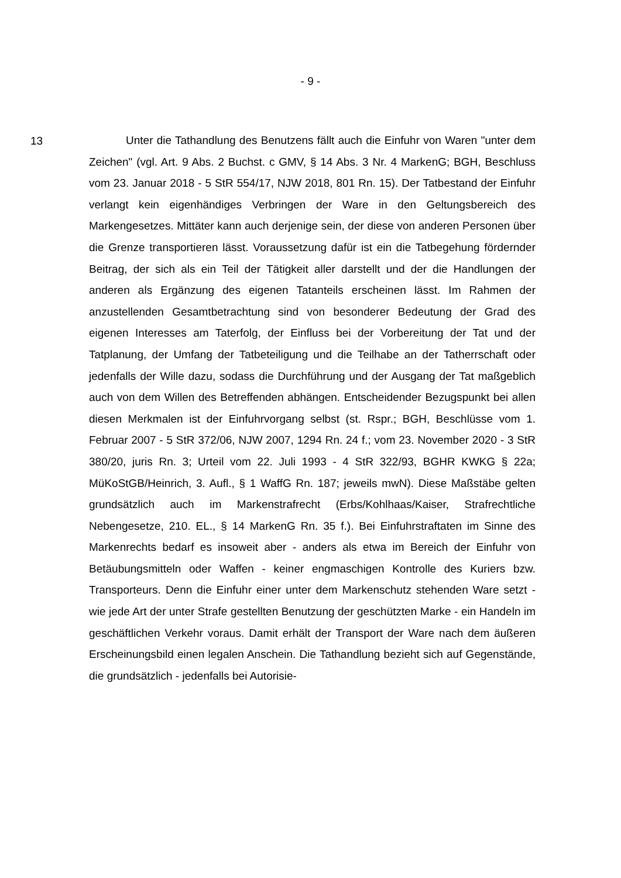- 9 -
13
Unter die Tathandlung des Benutzens fällt auch die Einfuhr von Waren "unter dem Zeichen" (vgl. Art. 9 Abs. 2 Buchst. c GMV, § 14 Abs. 3 Nr. 4 MarkenG; BGH, Beschluss vom 23. Januar 2018 - 5 StR 554/17, NJW 2018, 801 Rn. 15). Der Tatbestand der Einfuhr verlangt kein eigenhändiges Verbringen der Ware in den Geltungsbereich des Markengesetzes. Mittäter kann auch derjenige sein, der diese von anderen Personen über die Grenze transportieren lässt. Voraussetzung dafür ist ein die Tatbegehung fördernder Beitrag, der sich als ein Teil der Tätigkeit aller darstellt und der die Handlungen der anderen als Ergänzung des eigenen Tatanteils erscheinen lässt. Im Rahmen der anzustellenden Gesamtbetrachtung sind von besonderer Bedeutung der Grad des eigenen Interesses am Taterfolg, der Einfluss bei der Vorbereitung der Tat und der Tatplanung, der Umfang der Tatbeteiligung und die Teilhabe an der Tatherrschaft oder jedenfalls der Wille dazu, sodass die Durchführung und der Ausgang der Tat maßgeblich auch von dem Willen des Betreffenden abhängen. Entscheidender Bezugspunkt bei allen diesen Merkmalen ist der Einfuhrvorgang selbst (st. Rspr.; BGH, Beschlüsse vom 1. Februar 2007 - 5 StR 372/06, NJW 2007, 1294 Rn. 24 f.; vom 23. November 2020 - 3 StR 380/20, juris Rn. 3; Urteil vom 22. Juli 1993 - 4 StR 322/93, BGHR KWKG § 22a; MüKoStGB/Heinrich, 3. Aufl., § 1 WaffG Rn. 187; jeweils mwN). Diese Maßstäbe gelten grundsätzlich auch im Markenstrafrecht (Erbs/Kohlhaas/Kaiser, Strafrechtliche Nebengesetze, 210. EL., § 14 MarkenG Rn. 35 f.). Bei Einfuhrstraftaten im Sinne des Markenrechts bedarf es insoweit aber - anders als etwa im Bereich der Einfuhr von Betäubungsmitteln oder Waffen - keiner engmaschigen Kontrolle des Kuriers bzw. Transporteurs. Denn die Einfuhr einer unter dem Markenschutz stehenden Ware setzt - wie jede Art der unter Strafe gestellten Benutzung der geschützten Marke - ein Handeln im geschäftlichen Verkehr voraus. Damit erhält der Transport der Ware nach dem äußeren Erscheinungsbild einen legalen Anschein. Die Tathandlung bezieht sich auf Gegenstände, die grundsätzlich - jedenfalls bei Autorisie-